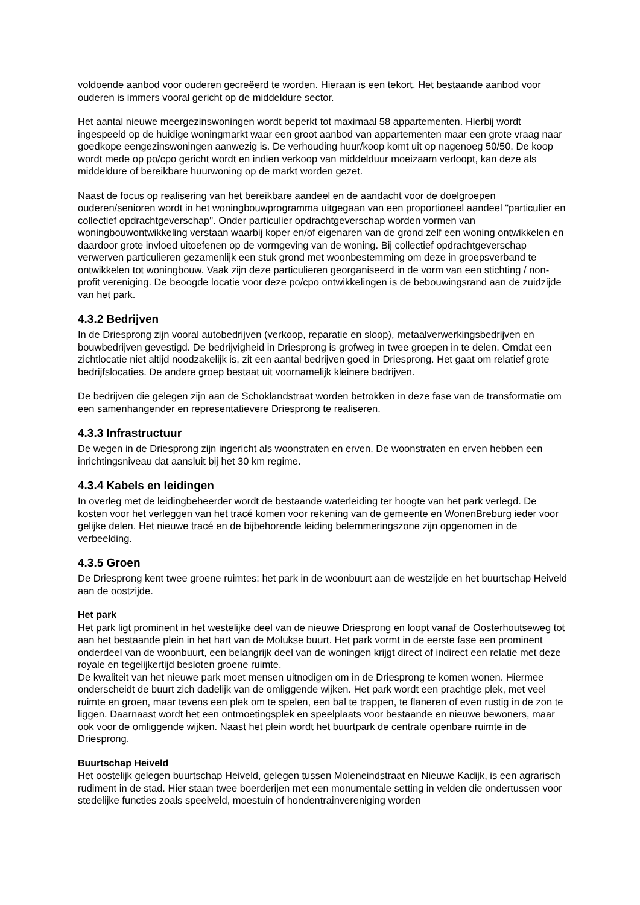voldoende aanbod voor ouderen gecreëerd te worden. Hieraan is een tekort. Het bestaande aanbod voor ouderen is immers vooral gericht op de middeldure sector.
Het aantal nieuwe meergezinswoningen wordt beperkt tot maximaal 58 appartementen. Hierbij wordt ingespeeld op de huidige woningmarkt waar een groot aanbod van appartementen maar een grote vraag naar goedkope eengezinswoningen aanwezig is. De verhouding huur/koop komt uit op nagenoeg 50/50. De koop wordt mede op po/cpo gericht wordt en indien verkoop van middelduur moeizaam verloopt, kan deze als middeldure of bereikbare huurwoning op de markt worden gezet.
Naast de focus op realisering van het bereikbare aandeel en de aandacht voor de doelgroepen ouderen/senioren wordt in het woningbouwprogramma uitgegaan van een proportioneel aandeel "particulier en collectief opdrachtgeverschap". Onder particulier opdrachtgeverschap worden vormen van woningbouwontwikkeling verstaan waarbij koper en/of eigenaren van de grond zelf een woning ontwikkelen en daardoor grote invloed uitoefenen op de vormgeving van de woning. Bij collectief opdrachtgeverschap verwerven particulieren gezamenlijk een stuk grond met woonbestemming om deze in groepsverband te ontwikkelen tot woningbouw. Vaak zijn deze particulieren georganiseerd in de vorm van een stichting / non-profit vereniging. De beoogde locatie voor deze po/cpo ontwikkelingen is de bebouwingsrand aan de zuidzijde van het park.
4.3.2 Bedrijven
In de Driesprong zijn vooral autobedrijven (verkoop, reparatie en sloop), metaalverwerkingsbedrijven en bouwbedrijven gevestigd. De bedrijvigheid in Driesprong is grofweg in twee groepen in te delen. Omdat een zichtlocatie niet altijd noodzakelijk is, zit een aantal bedrijven goed in Driesprong. Het gaat om relatief grote bedrijfslocaties. De andere groep bestaat uit voornamelijk kleinere bedrijven.
De bedrijven die gelegen zijn aan de Schoklandstraat worden betrokken in deze fase van de transformatie om een samenhangender en representatievere Driesprong te realiseren.
4.3.3 Infrastructuur
De wegen in de Driesprong zijn ingericht als woonstraten en erven. De woonstraten en erven hebben een inrichtingsniveau dat aansluit bij het 30 km regime.
4.3.4 Kabels en leidingen
In overleg met de leidingbeheerder wordt de bestaande waterleiding ter hoogte van het park verlegd. De kosten voor het verleggen van het tracé komen voor rekening van de gemeente en WonenBreburg ieder voor gelijke delen. Het nieuwe tracé en de bijbehorende leiding belemmeringszone zijn opgenomen in de verbeelding.
4.3.5 Groen
De Driesprong kent twee groene ruimtes: het park in de woonbuurt aan de westzijde en het buurtschap Heiveld aan de oostzijde.
Het park
Het park ligt prominent in het westelijke deel van de nieuwe Driesprong en loopt vanaf de Oosterhoutseweg tot aan het bestaande plein in het hart van de Molukse buurt. Het park vormt in de eerste fase een prominent onderdeel van de woonbuurt, een belangrijk deel van de woningen krijgt direct of indirect een relatie met deze royale en tegelijkertijd besloten groene ruimte.
De kwaliteit van het nieuwe park moet mensen uitnodigen om in de Driesprong te komen wonen. Hiermee onderscheidt de buurt zich dadelijk van de omliggende wijken. Het park wordt een prachtige plek, met veel ruimte en groen, maar tevens een plek om te spelen, een bal te trappen, te flaneren of even rustig in de zon te liggen. Daarnaast wordt het een ontmoetingsplek en speelplaats voor bestaande en nieuwe bewoners, maar ook voor de omliggende wijken. Naast het plein wordt het buurtpark de centrale openbare ruimte in de Driesprong.
Buurtschap Heiveld
Het oostelijk gelegen buurtschap Heiveld, gelegen tussen Moleneindstraat en Nieuwe Kadijk, is een agrarisch rudiment in de stad. Hier staan twee boerderijen met een monumentale setting in velden die ondertussen voor stedelijke functies zoals speelveld, moestuin of hondentrainvereniging worden